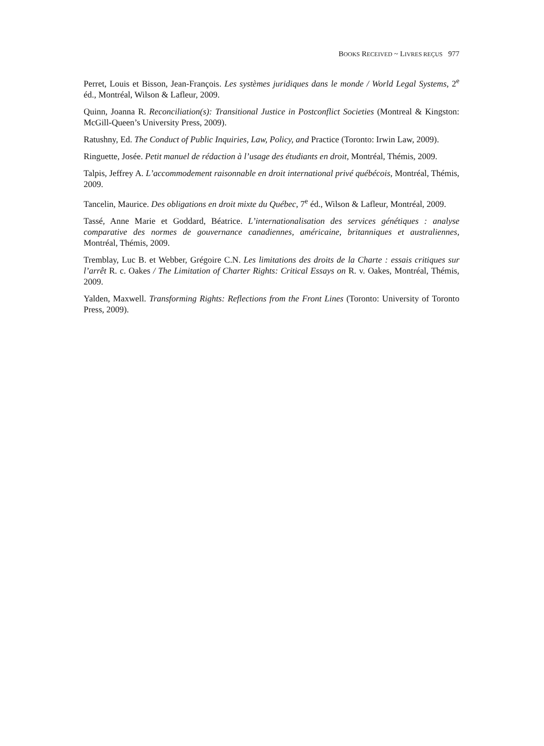BOOKS RECEIVED ~ LIVRES REÇUS 977
Perret, Louis et Bisson, Jean-François. Les systèmes juridiques dans le monde / World Legal Systems, 2<sup>e</sup> éd., Montréal, Wilson & Lafleur, 2009.
Quinn, Joanna R. Reconciliation(s): Transitional Justice in Postconflict Societies (Montreal & Kingston: McGill-Queen’s University Press, 2009).
Ratushny, Ed. The Conduct of Public Inquiries, Law, Policy, and Practice (Toronto: Irwin Law, 2009).
Ringuette, Josée. Petit manuel de rédaction à l’usage des étudiants en droit, Montréal, Thémis, 2009.
Talpis, Jeffrey A. L’accommodement raisonnable en droit international privé québécois, Montréal, Thémis, 2009.
Tancelin, Maurice. Des obligations en droit mixte du Québec, 7<sup>e</sup> éd., Wilson & Lafleur, Montréal, 2009.
Tassé, Anne Marie et Goddard, Béatrice. L’internationalisation des services génétiques : analyse comparative des normes de gouvernance canadiennes, américaine, britanniques et australiennes, Montréal, Thémis, 2009.
Tremblay, Luc B. et Webber, Grégoire C.N. Les limitations des droits de la Charte : essais critiques sur l’arrêt R. c. Oakes / The Limitation of Charter Rights: Critical Essays on R. v. Oakes, Montréal, Thémis, 2009.
Yalden, Maxwell. Transforming Rights: Reflections from the Front Lines (Toronto: University of Toronto Press, 2009).